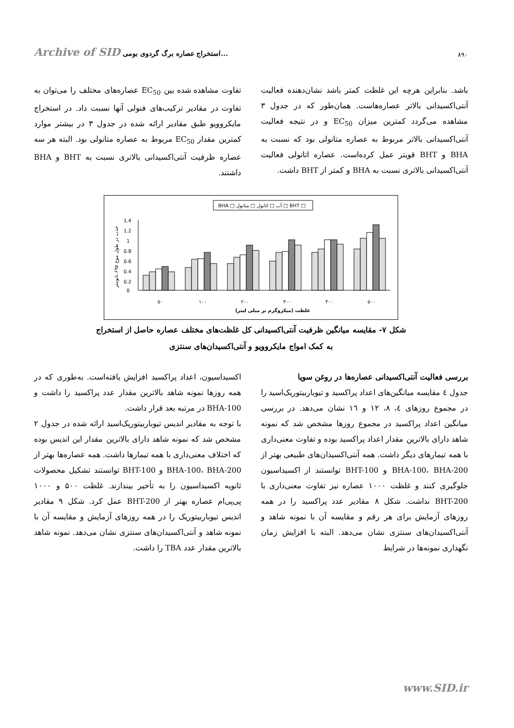Archive of SID استخراج عصاره برگ گردوی بومی...
۸۹۰
باشد. بنابراین هرچه این غلظت کمتر باشد نشان‌دهنده فعالیت آنتی‌اکسیدانی بالاتر عصاره‌هاست. همان‌طور که در جدول ۳ مشاهده می‌گردد کمترین میزان EC<sub>50</sub> و در نتیجه فعالیت آنتی‌اکسیدانی بالاتر مربوط به عصاره متانولی بود که نسبت به BHA و BHT قویتر عمل کرده‌است. عصاره اتانولی فعالیت آنتی‌اکسیدانی بالاتری نسبت به BHA و کمتر از BHT داشت.
تفاوت مشاهده شده بین EC<sub>50</sub> عصاره‌های مختلف را می‌توان به تفاوت در مقادیر ترکیب‌های فنولی آنها نسبت داد. در استخراج مایکروویو طبق مقادیر ارائه شده در جدول ۳ در بیشتر موارد کمترین مقدار EC<sub>50</sub> مربوط به عصاره متانولی بود. البته هر سه عصاره ظرفیت آنتی‌اکسیدانی بالاتری نسبت به BHT و BHA داشتند.
BHA □ آب □ اتانول □ متانول □ BHT □
1.4
1.2
1
0.8
0.6
0.4
0.2
0
۵۰
۱۰۰
۲۰۰
۳۰۰
۴۰۰
۵۰۰
غلظت (میکروگرم بر میلی لیتر)
جذب در طول موج ۶۹۵ نانومتر
شکل ۷- مقایسه میانگین ظرفیت آنتی‌اکسیدانی کل غلظت‌های مختلف عصاره حاصل از استخراج
به کمک امواج مایکروویو و آنتی‌اکسیدان‌های سنتزی
بررسی فعالیت آنتی‌اکسیدانی عصاره‌ها در روغن سویا
جدول ٤ مقایسه میانگین‌های اعداد پراکسید و تیوباربیتوریک‌اسید را در مجموع روزهای ٤، ٨، ١٢ و ١٦ نشان می‌دهد. در بررسی میانگین اعداد پراکسید در مجموع روزها مشخص شد که نمونه شاهد دارای بالاترین مقدار اعداد پراکسید بوده و تفاوت معنی‌داری با همه تیمارهای دیگر داشت. همه آنتی‌اکسیدان‌های طبیعی بهتر از BHA-100، BHA-200 و BHT-100 توانستند از اکسیداسیون جلوگیری کنند و غلظت ۱۰۰۰ عصاره نیز تفاوت معنی‌داری با BHT-200 نداشت. شکل ۸ مقادیر عدد پراکسید را در همه روزهای آزمایش برای هر رقم و مقایسه آن با نمونه شاهد و آنتی‌اکسیدان‌های سنتزی نشان می‌دهد. البته با افزایش زمان نگهداری نمونه‌ها در شرایط
اکسیداسیون، اعداد پراکسید افزایش یافته‌است. به‌طوری که در همه روزها نمونه شاهد بالاترین مقدار عدد پراکسید را داشت و BHA-100 در مرتبه بعد قرار داشت.
با توجه به مقادیر اندیس تیوباربیتوریک‌اسید ارائه شده در جدول ۲ مشخص شد که نمونه شاهد دارای بالاترین مقدار این اندیس بوده که اختلاف معنی‌داری با همه تیمارها داشت. همه عصاره‌ها بهتر از BHA-100، BHA-200 و BHT-100 توانستند تشکیل محصولات ثانویه اکسیداسیون را به تأخیر بیندازند. غلظت ۵۰۰ و ۱۰۰۰ پی‌پی‌ام عصاره بهتر از BHT-200 عمل کرد. شکل ۹ مقادیر اندیس تیوباربیتوریک را در همه روزهای آزمایش و مقایسه آن با نمونه شاهد و آنتی‌اکسیدان‌های سنتزی نشان می‌دهد. نمونه شاهد بالاترین مقدار عدد TBA را داشت.
www.SID.ir